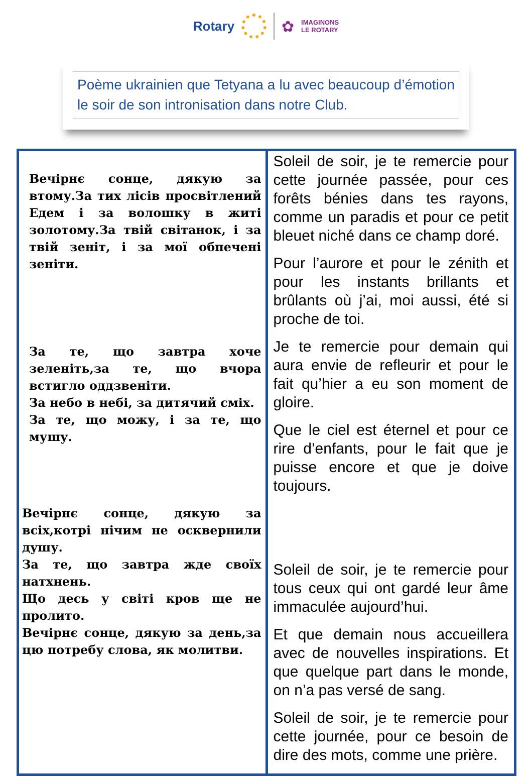Rotary
✿
IMAGINONS
LE ROTARY
Poème ukrainien que Tetyana a lu avec beaucoup d’émotion le soir de son intronisation dans notre Club.
| Вечірнє сонце, дякую за втому.За тих лісів просвітлений Едем і за волошку в житі золотому.За твій світанок, і за твій зеніт, і за мої обпечені зеніти. За те, що завтра хоче зеленіть,за те, що вчора встигло оддзвеніти. За небо в небі, за дитячий сміх. За те, що можу, і за те, що мушу. Вечірнє сонце, дякую за всіх,котрі нічим не осквернили душу. За те, що завтра жде своїх натхнень. Що десь у світі кров ще не пролито. Вечірнє сонце, дякую за день,за цю потребу слова, як молитви. | Soleil de soir, je te remercie pour cette journée passée, pour ces forêts bénies dans tes rayons, comme un paradis et pour ce petit bleuet niché dans ce champ doré. Pour l’aurore et pour le zénith et pour les instants brillants et brûlants où j’ai, moi aussi, été si proche de toi. Je te remercie pour demain qui aura envie de refleurir et pour le fait qu’hier a eu son moment de gloire. Que le ciel est éternel et pour ce rire d’enfants, pour le fait que je puisse encore et que je doive toujours. Soleil de soir, je te remercie pour tous ceux qui ont gardé leur âme immaculée aujourd’hui. Et que demain nous accueillera avec de nouvelles inspirations. Et que quelque part dans le monde, on n’a pas versé de sang. Soleil de soir, je te remercie pour cette journée, pour ce besoin de dire des mots, comme une prière. |